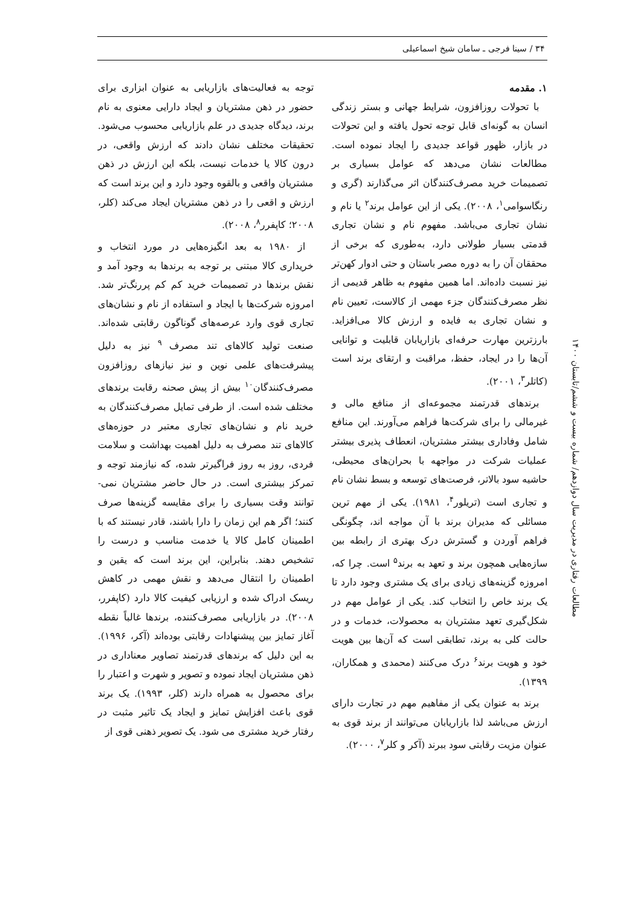۳۴ / سینا فرجی ـ سامان شیخ اسماعیلی
مطالعات رفتاری در مدیریت سال دوازدهم/ شماره بیست و ششم/تابستان ۱۴۰۰
۱. مقدمه
با تحولات روزافزون، شرایط جهانی و بستر زندگی انسان به گونه‌ای قابل توجه تحول یافته و این تحولات در بازار، ظهور قواعد جدیدی را ایجاد نموده است. مطالعات نشان می‌دهد که عوامل بسیاری بر تصمیمات خرید مصرف‌کنندگان اثر می‌گذارند (گری و رنگاسوامی<sup>۱</sup>، ۲۰۰۸). یکی از این عوامل برند<sup>۲</sup> یا نام و نشان تجاری می‌باشد. مفهوم نام و نشان تجاری قدمتی بسیار طولانی دارد، به‌طوری که برخی از محققان آن را به دوره مصر باستان و حتی ادوار کهن‌تر نیز نسبت داده‌اند. اما همین مفهوم به ظاهر قدیمی از نظر مصرف‌کنندگان جزء مهمی از کالاست، تعیین نام و نشان تجاری به فایده و ارزش کالا می‌افزاید. بارزترین مهارت حرفه‌ای بازاریابان قابلیت و توانایی آن‌ها را در ایجاد، حفظ، مراقبت و ارتقای برند است (کاتلر<sup>۳</sup>، ۲۰۰۱).
برندهای قدرتمند مجموعه‌ای از منافع مالی و غیرمالی را برای شرکت‌ها فراهم می‌آورند. این منافع شامل وفاداری بیشتر مشتریان، انعطاف پذیری بیشتر عملیات شرکت در مواجهه با بحران‌های محیطی، حاشیه سود بالاتر، فرصت‌های توسعه و بسط نشان نام و تجاری است (تریلور<sup>۴</sup>، ۱۹۸۱). یکی از مهم ترین مسائلی که مدیران برند با آن مواجه اند، چگونگی فراهم آوردن و گسترش درک بهتری از رابطه بین سازه‌هایی همچون برند و تعهد به برند<sup>۵</sup> است. چرا که، امروزه گزینه‌های زیادی برای یک مشتری وجود دارد تا یک برند خاص را انتخاب کند. یکی از عوامل مهم در شکل‌گیری تعهد مشتریان به محصولات، خدمات و در حالت کلی به برند، تطابقی است که آن‌ها بین هویت خود و هویت برند<sup>۶</sup> درک می‌کنند (محمدی و همکاران، ۱۳۹۹).
برند به عنوان یکی از مفاهیم مهم در تجارت دارای ارزش می‌باشد لذا بازاریابان می‌توانند از برند قوی به عنوان مزیت رقابتی سود ببرند (آکر و کلر<sup>۷</sup>، ۲۰۰۰).
توجه به فعالیت‌های بازاریابی به عنوان ابزاری برای حضور در ذهن مشتریان و ایجاد دارایی معنوی به نام برند، دیدگاه جدیدی در علم بازاریابی محسوب می‌شود. تحقیقات مختلف نشان دادند که ارزش واقعی، در درون کالا یا خدمات نیست، بلکه این ارزش در ذهن مشتریان واقعی و بالقوه وجود دارد و این برند است که ارزش و اقعی را در ذهن مشتریان ایجاد می‌کند (کلر، ۲۰۰۸؛ کاپفرر<sup>۸</sup>، ۲۰۰۸).
از ۱۹۸۰ به بعد انگیزه‌هایی در مورد انتخاب و خریداری کالا مبتنی بر توجه به برندها به وجود آمد و نقش برندها در تصمیمات خرید کم کم پررنگ‌تر شد. امروزه شرکت‌ها با ایجاد و استفاده از نام و نشان‌های تجاری قوی وارد عرصه‌های گوناگون رقابتی شده‌اند. صنعت تولید کالاهای تند مصرف <sup>۹</sup> نیز به دلیل پیشرفت‌های علمی نوین و نیز نیازهای روزافزون مصرف‌کنندگان<sup>۱۰</sup> بیش از پیش صحنه رقابت برندهای مختلف شده است. از طرفی تمایل مصرف‌کنندگان به خرید نام و نشان‌های تجاری معتبر در حوزه‌های کالاهای تند مصرف به دلیل اهمیت بهداشت و سلامت فردی، روز به روز فراگیرتر شده، که نیازمند توجه و تمرکز بیشتری است. در حال حاضر مشتریان نمی-توانند وقت بسیاری را برای مقایسه گزینه‌ها صرف کنند؛ اگر هم این زمان را دارا باشند، قادر نیستند که با اطمینان کامل کالا یا خدمت مناسب و درست را تشخیص دهند. بنابراین، این برند است که یقین و اطمینان را انتقال می‌دهد و نقش مهمی در کاهش ریسک ادراک شده و ارزیابی کیفیت کالا دارد (کاپفرر، ۲۰۰۸). در بازاریابی مصرف‌کننده، برندها غالباً نقطه آغاز تمایز بین پیشنهادات رقابتی بوده‌اند (آکر، ۱۹۹۶). به این دلیل که برندهای قدرتمند تصاویر معناداری در ذهن مشتریان ایجاد نموده و تصویر و شهرت و اعتبار را برای محصول به همراه دارند (کلر، ۱۹۹۳). یک برند قوی باعث افزایش تمایز و ایجاد یک تاثیر مثبت در رفتار خرید مشتری می شود. یک تصویر ذهنی قوی از